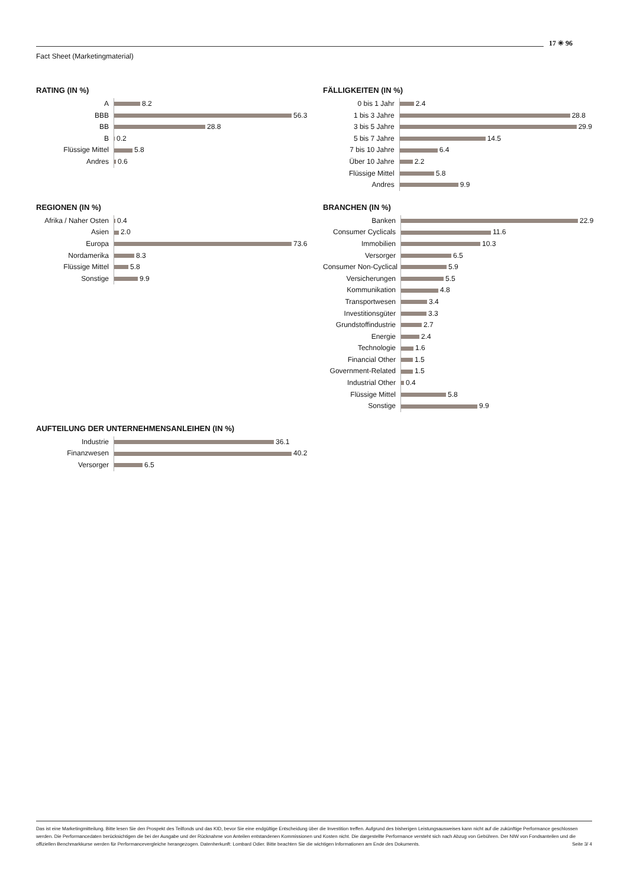Fact Sheet (Marketingmaterial)
17 ✳ 96
RATING (IN %)
A
BBB
BB
B
Flüssige Mittel
Andres
8.2
56.3
28.8
0.2
5.8
0.6
FÄLLIGKEITEN (IN %)
0 bis 1 Jahr
1 bis 3 Jahre
3 bis 5 Jahre
5 bis 7 Jahre
7 bis 10 Jahre
Über 10 Jahre
Flüssige Mittel
Andres
2.4
28.8
29.9
14.5
6.4
2.2
5.8
9.9
REGIONEN (IN %)
Afrika / Naher Osten
Asien
Europa
Nordamerika
Flüssige Mittel
Sonstige
0.4
2.0
73.6
8.3
5.8
9.9
BRANCHEN (IN %)
Banken
Consumer Cyclicals
Immobilien
Versorger
Consumer Non-Cyclical
Versicherungen
Kommunikation
Transportwesen
Investitionsgüter
Grundstoffindustrie
Energie
Technologie
Financial Other
Government-Related
Industrial Other
Flüssige Mittel
Sonstige
22.9
11.6
10.3
6.5
5.9
5.5
4.8
3.4
3.3
2.7
2.4
1.6
1.5
1.5
0.4
5.8
9.9
AUFTEILUNG DER UNTERNEHMENSANLEIHEN (IN %)
Industrie
Finanzwesen
Versorger
36.1
40.2
6.5
Das ist eine Marketingmitteilung. Bitte lesen Sie den Prospekt des Teilfonds und das KID, bevor Sie eine endgültige Entscheidung über die Investition treffen. Aufgrund des bisherigen Leistungsausweises kann nicht auf die zukünftige Performance geschlossen werden. Die Performancedaten berücksichtigen die bei der Ausgabe und der Rücknahme von Anteilen entstandenen Kommissionen und Kosten nicht. Die dargestellte Performance versteht sich nach Abzug von Gebühren. Der NIW von Fondsanteilen und die offiziellen Benchmarkkurse werden für Performancevergleiche herangezogen. Datenherkunft: Lombard Odier. Bitte beachten Sie die wichtigen Informationen am Ende des Dokuments. Seite 3/ 4